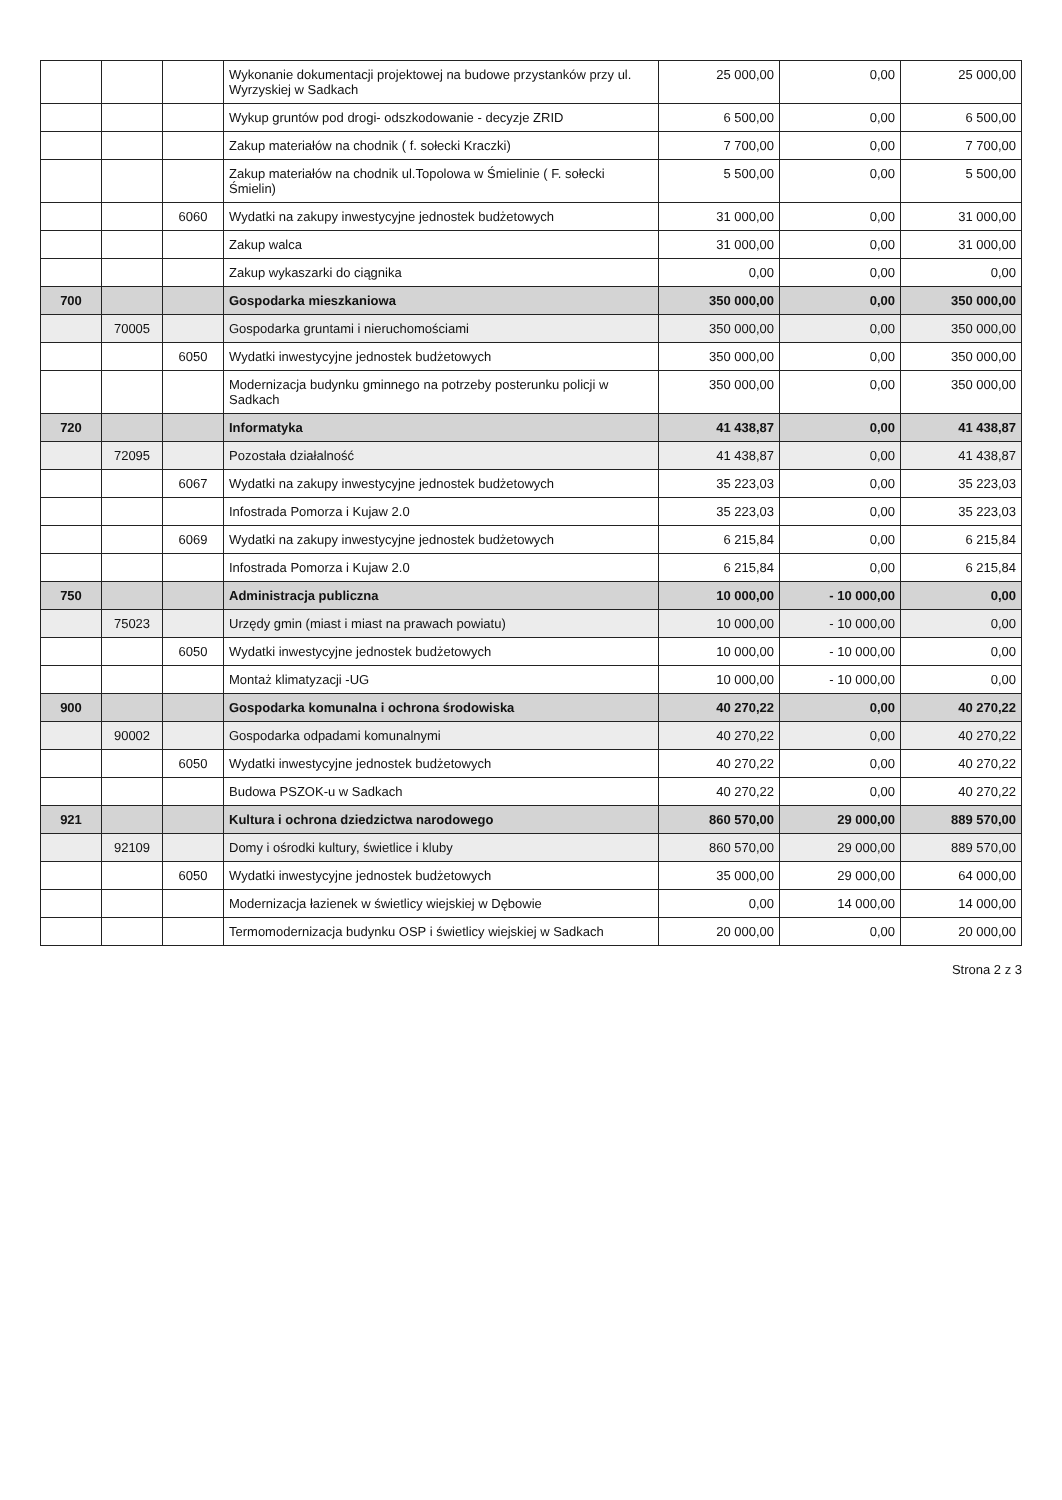| | | | Wykonanie dokumentacji projektowej na budowe przystanków przy ul. Wyrzyskiej w Sadkach | 25 000,00 | 0,00 | 25 000,00 |
| | | | Wykup gruntów pod drogi- odszkodowanie - decyzje ZRID | 6 500,00 | 0,00 | 6 500,00 |
| | | | Zakup materiałów na chodnik ( f. sołecki Kraczki) | 7 700,00 | 0,00 | 7 700,00 |
| | | | Zakup materiałów na chodnik ul.Topolowa w Śmielinie ( F. sołecki Śmielin) | 5 500,00 | 0,00 | 5 500,00 |
| | | 6060 | Wydatki na zakupy inwestycyjne jednostek budżetowych | 31 000,00 | 0,00 | 31 000,00 |
| | | | Zakup walca | 31 000,00 | 0,00 | 31 000,00 |
| | | | Zakup wykaszarki do ciągnika | 0,00 | 0,00 | 0,00 |
| 700 | | | Gospodarka mieszkaniowa | 350 000,00 | 0,00 | 350 000,00 |
| | 70005 | | Gospodarka gruntami i nieruchomościami | 350 000,00 | 0,00 | 350 000,00 |
| | | 6050 | Wydatki inwestycyjne jednostek budżetowych | 350 000,00 | 0,00 | 350 000,00 |
| | | | Modernizacja budynku gminnego na potrzeby posterunku policji w Sadkach | 350 000,00 | 0,00 | 350 000,00 |
| 720 | | | Informatyka | 41 438,87 | 0,00 | 41 438,87 |
| | 72095 | | Pozostała działalność | 41 438,87 | 0,00 | 41 438,87 |
| | | 6067 | Wydatki na zakupy inwestycyjne jednostek budżetowych | 35 223,03 | 0,00 | 35 223,03 |
| | | | Infostrada Pomorza i Kujaw 2.0 | 35 223,03 | 0,00 | 35 223,03 |
| | | 6069 | Wydatki na zakupy inwestycyjne jednostek budżetowych | 6 215,84 | 0,00 | 6 215,84 |
| | | | Infostrada Pomorza i Kujaw 2.0 | 6 215,84 | 0,00 | 6 215,84 |
| 750 | | | Administracja publiczna | 10 000,00 | - 10 000,00 | 0,00 |
| | 75023 | | Urzędy gmin (miast i miast na prawach powiatu) | 10 000,00 | - 10 000,00 | 0,00 |
| | | 6050 | Wydatki inwestycyjne jednostek budżetowych | 10 000,00 | - 10 000,00 | 0,00 |
| | | | Montaż klimatyzacji -UG | 10 000,00 | - 10 000,00 | 0,00 |
| 900 | | | Gospodarka komunalna i ochrona środowiska | 40 270,22 | 0,00 | 40 270,22 |
| | 90002 | | Gospodarka odpadami komunalnymi | 40 270,22 | 0,00 | 40 270,22 |
| | | 6050 | Wydatki inwestycyjne jednostek budżetowych | 40 270,22 | 0,00 | 40 270,22 |
| | | | Budowa PSZOK-u w Sadkach | 40 270,22 | 0,00 | 40 270,22 |
| 921 | | | Kultura i ochrona dziedzictwa narodowego | 860 570,00 | 29 000,00 | 889 570,00 |
| | 92109 | | Domy i ośrodki kultury, świetlice i kluby | 860 570,00 | 29 000,00 | 889 570,00 |
| | | 6050 | Wydatki inwestycyjne jednostek budżetowych | 35 000,00 | 29 000,00 | 64 000,00 |
| | | | Modernizacja łazienek w świetlicy wiejskiej w Dębowie | 0,00 | 14 000,00 | 14 000,00 |
| | | | Termomodernizacja budynku OSP i świetlicy wiejskiej w Sadkach | 20 000,00 | 0,00 | 20 000,00 |
Strona 2 z 3